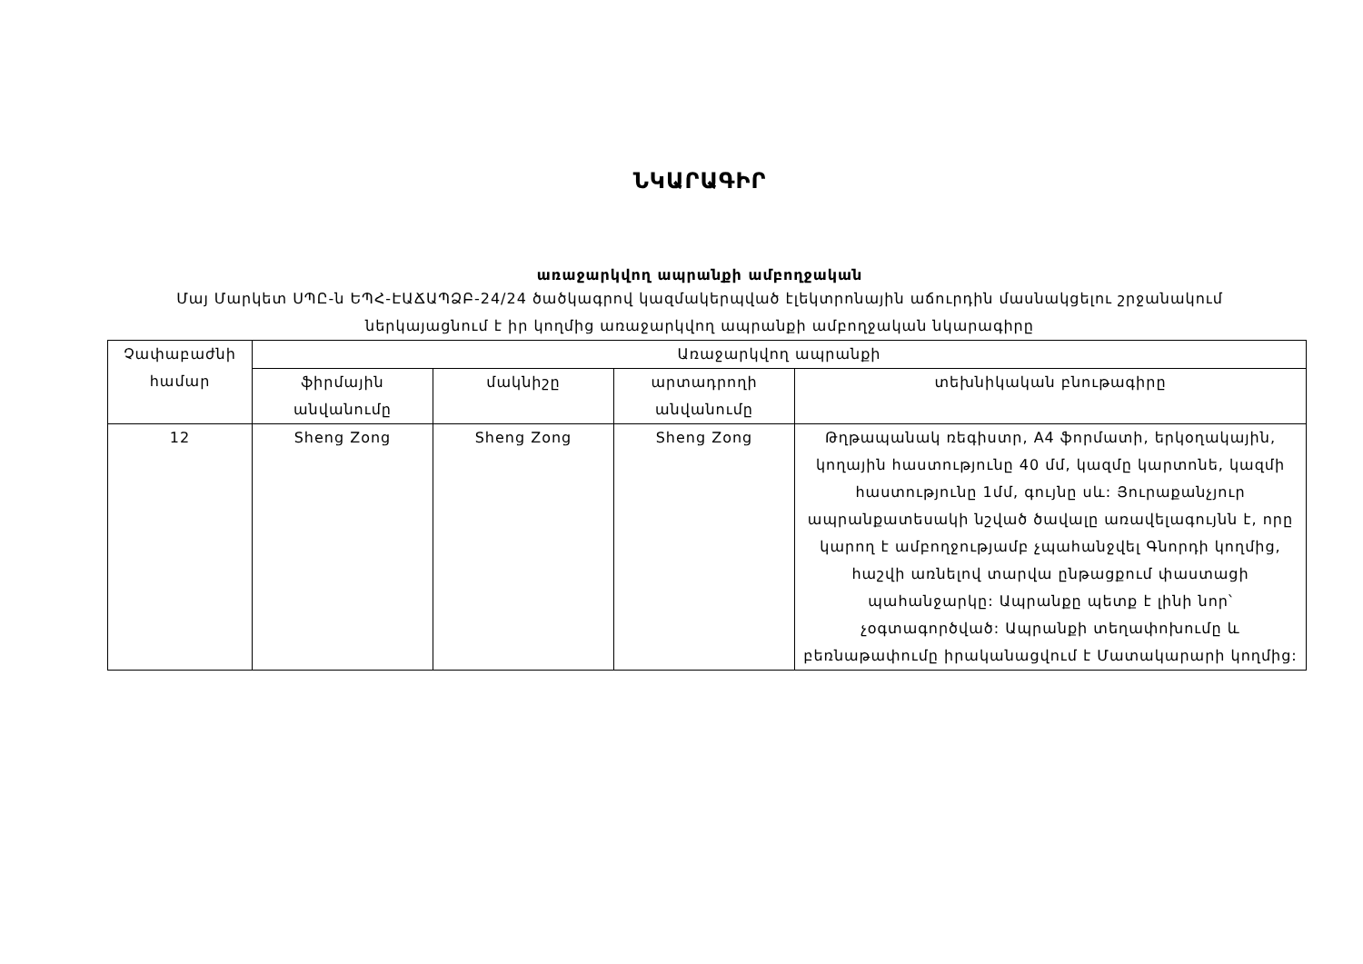ՆԿԱՐԱԳԻՐ
առաջարկվող ապրանքի ամբողջական
Մայ Մարկետ ՍՊԸ-ն ԵՊՀ-ԷԱՃԱՊՁԲ-24/24 ծածկագրով կազմակերպված էլեկտրոնային աճուրդին մասնակցելու շրջանակում ներկայացնում է իր կողմից առաջարկվող ապրանքի ամբողջական նկարագիրը
| Չափաբաժնի համար | Առաջարկվող ապրանքի | | | |
| --- | --- | --- | --- | --- |
| | ֆիրմային անվանումը | մակնիշը | արտադրողի անվանումը | տեխնիկական բնութագիրը |
| 12 | Sheng Zong | Sheng Zong | Sheng Zong | Թղթապանակ ռեգիստր, A4 ֆորմատի, երկօղակային, կողային հաստությունը 40 մմ, կազմը կարտոնե, կազմի հաստությունը 1մմ, գույնը սև: Յուրաքանչյուր ապրանքատեսակի նշված ծավալը առավելագույնն է, որը կարող է ամբողջությամբ չպահանջվել Գնորդի կողմից, հաշվի առնելով տարվա ընթացքում փաստացի պահանջարկը: Ապրանքը պետք է լինի նոր՝ չօգտագործված: Ապրանքի տեղափոխումը և բեռնաթափումը իրականացվում է Մատակարարի կողմից: |